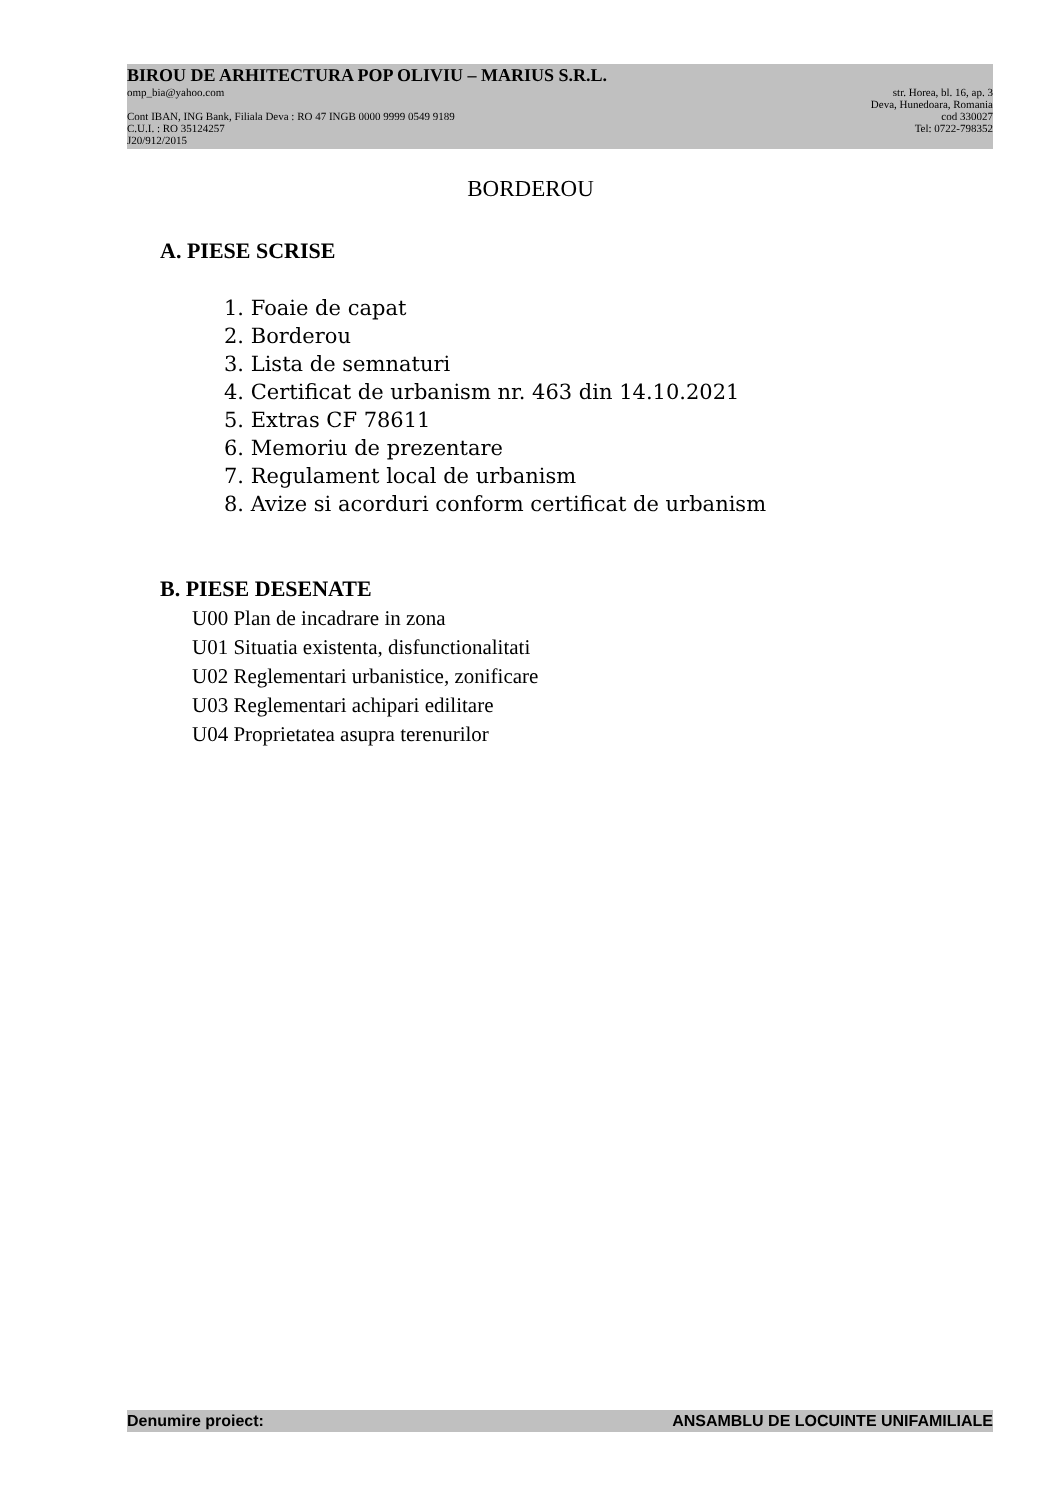BIROU DE ARHITECTURA POP OLIVIU – MARIUS S.R.L.
omp_bia@yahoo.com str. Horea, bl. 16, ap. 3
Deva, Hunedoara, Romania
Cont IBAN, ING Bank, Filiala Deva : RO 47 INGB 0000 9999 0549 9189 cod 330027
C.U.I. : RO 35124257 Tel: 0722-798352
J20/912/2015
BORDEROU
A. PIESE SCRISE
1. Foaie de capat
2. Borderou
3. Lista de semnaturi
4. Certificat de urbanism nr. 463 din 14.10.2021
5. Extras CF 78611
6. Memoriu de prezentare
7. Regulament local de urbanism
8. Avize si acorduri conform certificat de urbanism
B. PIESE DESENATE
U00 Plan de incadrare in zona
U01 Situatia existenta, disfunctionalitati
U02 Reglementari urbanistice, zonificare
U03 Reglementari achipari edilitare
U04 Proprietatea asupra terenurilor
Denumire proiect: ANSAMBLU DE LOCUINTE UNIFAMILIALE